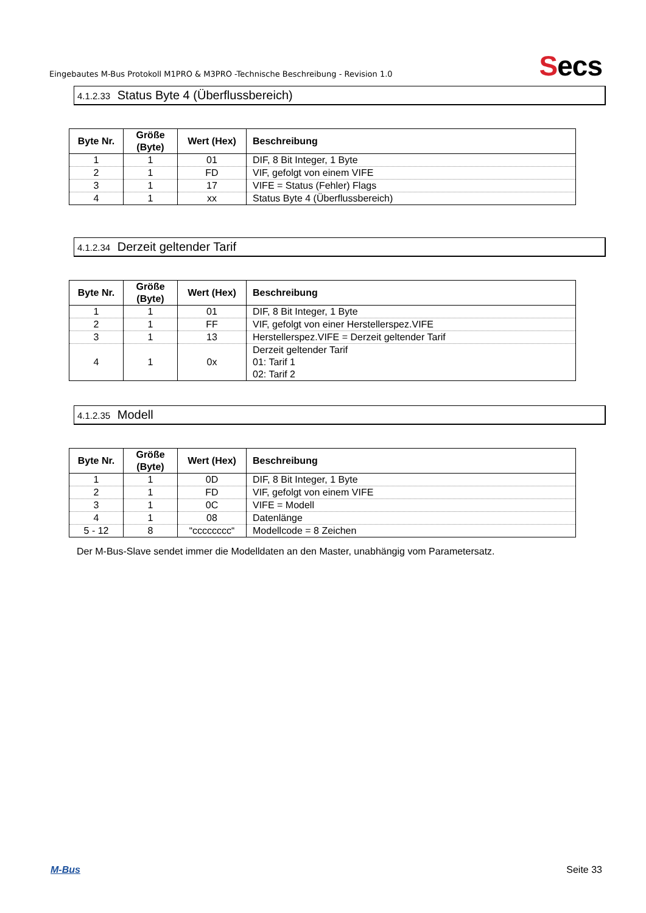Eingebautes M-Bus Protokoll M1PRO & M3PRO -Technische Beschreibung - Revision 1.0
Secs
4.1.2.33 Status Byte 4 (Überflussbereich)
| Byte Nr. | Größe (Byte) | Wert (Hex) | Beschreibung |
| --- | --- | --- | --- |
| 1 | 1 | 01 | DIF, 8 Bit Integer, 1 Byte |
| 2 | 1 | FD | VIF, gefolgt von einem VIFE |
| 3 | 1 | 17 | VIFE = Status (Fehler) Flags |
| 4 | 1 | xx | Status Byte 4 (Überflussbereich) |
4.1.2.34 Derzeit geltender Tarif
| Byte Nr. | Größe (Byte) | Wert (Hex) | Beschreibung |
| --- | --- | --- | --- |
| 1 | 1 | 01 | DIF, 8 Bit Integer, 1 Byte |
| 2 | 1 | FF | VIF, gefolgt von einer Herstellerspez.VIFE |
| 3 | 1 | 13 | Herstellerspez.VIFE = Derzeit geltender Tarif |
| 4 | 1 | 0x | Derzeit geltender Tarif 01: Tarif 1 02: Tarif 2 |
4.1.2.35 Modell
| Byte Nr. | Größe (Byte) | Wert (Hex) | Beschreibung |
| --- | --- | --- | --- |
| 1 | 1 | 0D | DIF, 8 Bit Integer, 1 Byte |
| 2 | 1 | FD | VIF, gefolgt von einem VIFE |
| 3 | 1 | 0C | VIFE = Modell |
| 4 | 1 | 08 | Datenlänge |
| 5 - 12 | 8 | “cccccccc“ | Modellcode = 8 Zeichen |
Der M-Bus-Slave sendet immer die Modelldaten an den Master, unabhängig vom Parametersatz.
M-Bus Seite 33